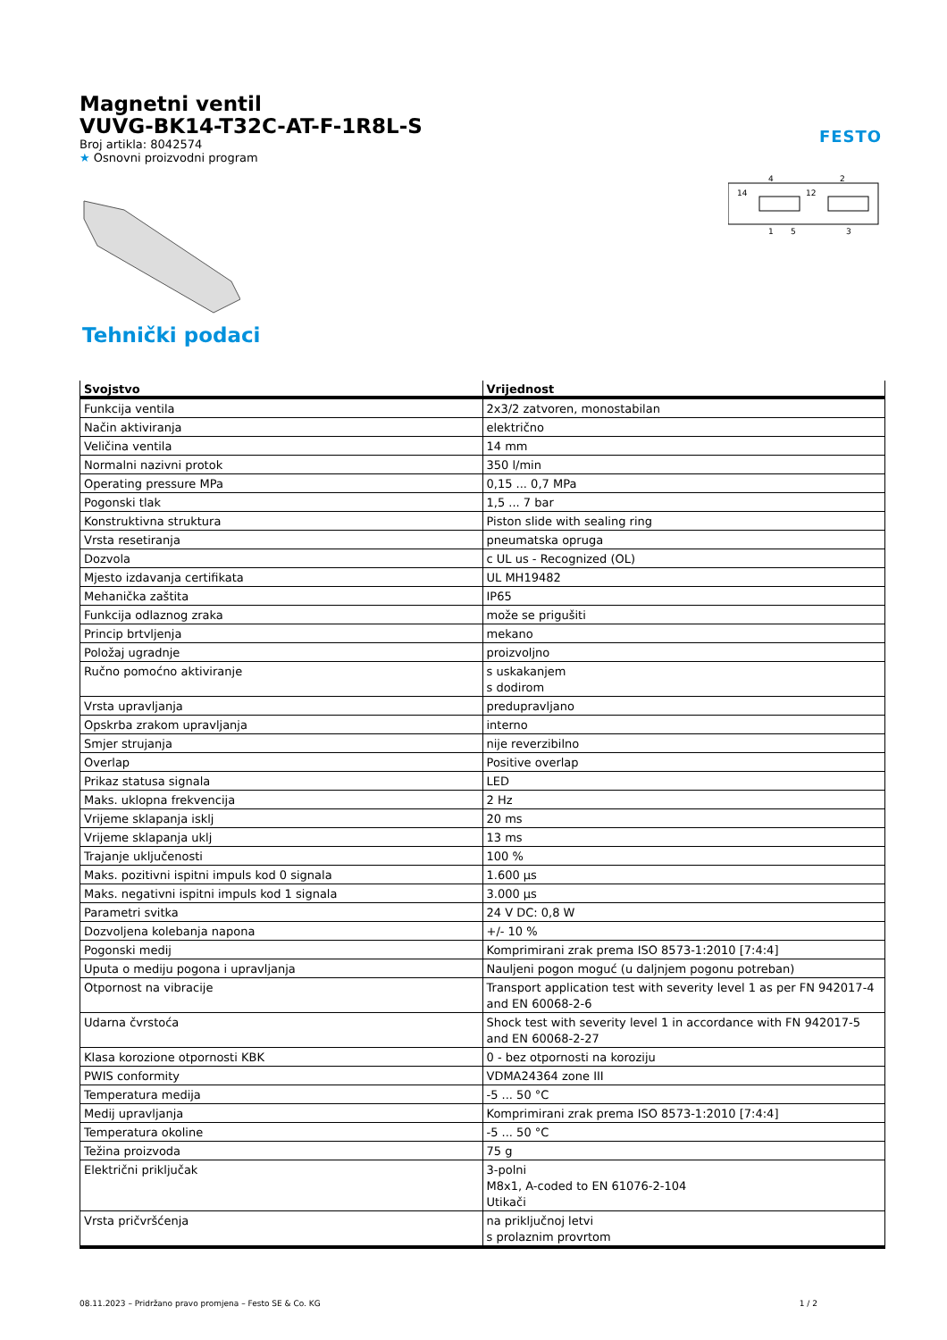Magnetni ventil
VUVG-BK14-T32C-AT-F-1R8L-S
Broj artikla: 8042574
★ Osnovni proizvodni program
FESTO
14
12
4
2
1
5
3
Tehnički podaci
| Svojstvo | Vrijednost |
| --- | --- |
| Funkcija ventila | 2x3/2 zatvoren, monostabilan |
| Način aktiviranja | električno |
| Veličina ventila | 14 mm |
| Normalni nazivni protok | 350 l/min |
| Operating pressure MPa | 0,15 ... 0,7 MPa |
| Pogonski tlak | 1,5 ... 7 bar |
| Konstruktivna struktura | Piston slide with sealing ring |
| Vrsta resetiranja | pneumatska opruga |
| Dozvola | c UL us - Recognized (OL) |
| Mjesto izdavanja certifikata | UL MH19482 |
| Mehanička zaštita | IP65 |
| Funkcija odlaznog zraka | može se prigušiti |
| Princip brtvljenja | mekano |
| Položaj ugradnje | proizvoljno |
| Ručno pomoćno aktiviranje | s uskakanjem s dodirom |
| Vrsta upravljanja | predupravljano |
| Opskrba zrakom upravljanja | interno |
| Smjer strujanja | nije reverzibilno |
| Overlap | Positive overlap |
| Prikaz statusa signala | LED |
| Maks. uklopna frekvencija | 2 Hz |
| Vrijeme sklapanja isklj | 20 ms |
| Vrijeme sklapanja uklj | 13 ms |
| Trajanje uključenosti | 100 % |
| Maks. pozitivni ispitni impuls kod 0 signala | 1.600 µs |
| Maks. negativni ispitni impuls kod 1 signala | 3.000 µs |
| Parametri svitka | 24 V DC: 0,8 W |
| Dozvoljena kolebanja napona | +/- 10 % |
| Pogonski medij | Komprimirani zrak prema ISO 8573-1:2010 [7:4:4] |
| Uputa o mediju pogona i upravljanja | Nauljeni pogon moguć (u daljnjem pogonu potreban) |
| Otpornost na vibracije | Transport application test with severity level 1 as per FN 942017-4 and EN 60068-2-6 |
| Udarna čvrstoća | Shock test with severity level 1 in accordance with FN 942017-5 and EN 60068-2-27 |
| Klasa korozione otpornosti KBK | 0 - bez otpornosti na koroziju |
| PWIS conformity | VDMA24364 zone III |
| Temperatura medija | -5 ... 50 °C |
| Medij upravljanja | Komprimirani zrak prema ISO 8573-1:2010 [7:4:4] |
| Temperatura okoline | -5 ... 50 °C |
| Težina proizvoda | 75 g |
| Električni priključak | 3-polni M8x1, A-coded to EN 61076-2-104 Utikači |
| Vrsta pričvršćenja | na priključnoj letvi s prolaznim provrtom |
08.11.2023 – Pridržano pravo promjena – Festo SE & Co. KG 1 / 2